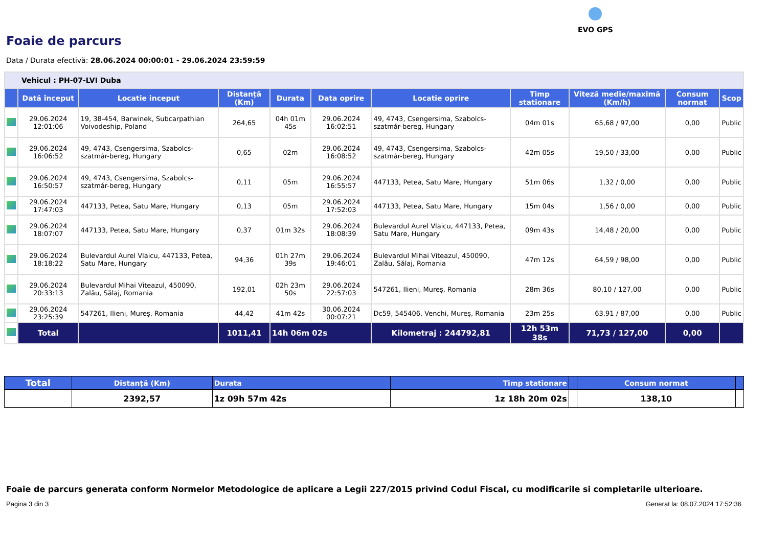EVO GPS
Foaie de parcurs
Data / Durata efectivă: 28.06.2024 00:00:01 - 29.06.2024 23:59:59
| Vehicul : PH-07-LVI Duba | | | | | | | | | | |
| | Dată început | Locatie inceput | Distanță (Km) | Durata | Data oprire | Locatie oprire | Timp stationare | Viteză medie/maximă (Km/h) | Consum normat | Scop |
| | 29.06.2024 12:01:06 | 19, 38-454, Barwinek, Subcarpathian Voivodeship, Poland | 264,65 | 04h 01m 45s | 29.06.2024 16:02:51 | 49, 4743, Csengersima, Szabolcs-szatmár-bereg, Hungary | 04m 01s | 65,68 / 97,00 | 0,00 | Public |
| | 29.06.2024 16:06:52 | 49, 4743, Csengersima, Szabolcs-szatmár-bereg, Hungary | 0,65 | 02m | 29.06.2024 16:08:52 | 49, 4743, Csengersima, Szabolcs-szatmár-bereg, Hungary | 42m 05s | 19,50 / 33,00 | 0,00 | Public |
| | 29.06.2024 16:50:57 | 49, 4743, Csengersima, Szabolcs-szatmár-bereg, Hungary | 0,11 | 05m | 29.06.2024 16:55:57 | 447133, Petea, Satu Mare, Hungary | 51m 06s | 1,32 / 0,00 | 0,00 | Public |
| | 29.06.2024 17:47:03 | 447133, Petea, Satu Mare, Hungary | 0,13 | 05m | 29.06.2024 17:52:03 | 447133, Petea, Satu Mare, Hungary | 15m 04s | 1,56 / 0,00 | 0,00 | Public |
| | 29.06.2024 18:07:07 | 447133, Petea, Satu Mare, Hungary | 0,37 | 01m 32s | 29.06.2024 18:08:39 | Bulevardul Aurel Vlaicu, 447133, Petea, Satu Mare, Hungary | 09m 43s | 14,48 / 20,00 | 0,00 | Public |
| | 29.06.2024 18:18:22 | Bulevardul Aurel Vlaicu, 447133, Petea, Satu Mare, Hungary | 94,36 | 01h 27m 39s | 29.06.2024 19:46:01 | Bulevardul Mihai Viteazul, 450090, Zalău, Sălaj, Romania | 47m 12s | 64,59 / 98,00 | 0,00 | Public |
| | 29.06.2024 20:33:13 | Bulevardul Mihai Viteazul, 450090, Zalău, Sălaj, Romania | 192,01 | 02h 23m 50s | 29.06.2024 22:57:03 | 547261, Ilieni, Mureș, Romania | 28m 36s | 80,10 / 127,00 | 0,00 | Public |
| | 29.06.2024 23:25:39 | 547261, Ilieni, Mureș, Romania | 44,42 | 41m 42s | 30.06.2024 00:07:21 | Dc59, 545406, Venchi, Mureș, Romania | 23m 25s | 63,91 / 87,00 | 0,00 | Public |
| | Total | | 1011,41 | 14h 06m 02s | | Kilometraj : 244792,81 | 12h 53m 38s | 71,73 / 127,00 | 0,00 | |
| Total | Distanță (Km) | Durata | Timp stationare | | Consum normat | |
| --- | --- | --- | --- | --- | --- | --- |
| | 2392,57 | 1z 09h 57m 42s | 1z 18h 20m 02s | | 138,10 | |
Foaie de parcurs generata conform Normelor Metodologice de aplicare a Legii 227/2015 privind Codul Fiscal, cu modificarile si completarile ulterioare.
Pagina 3 din 3 Generat la: 08.07.2024 17:52:36